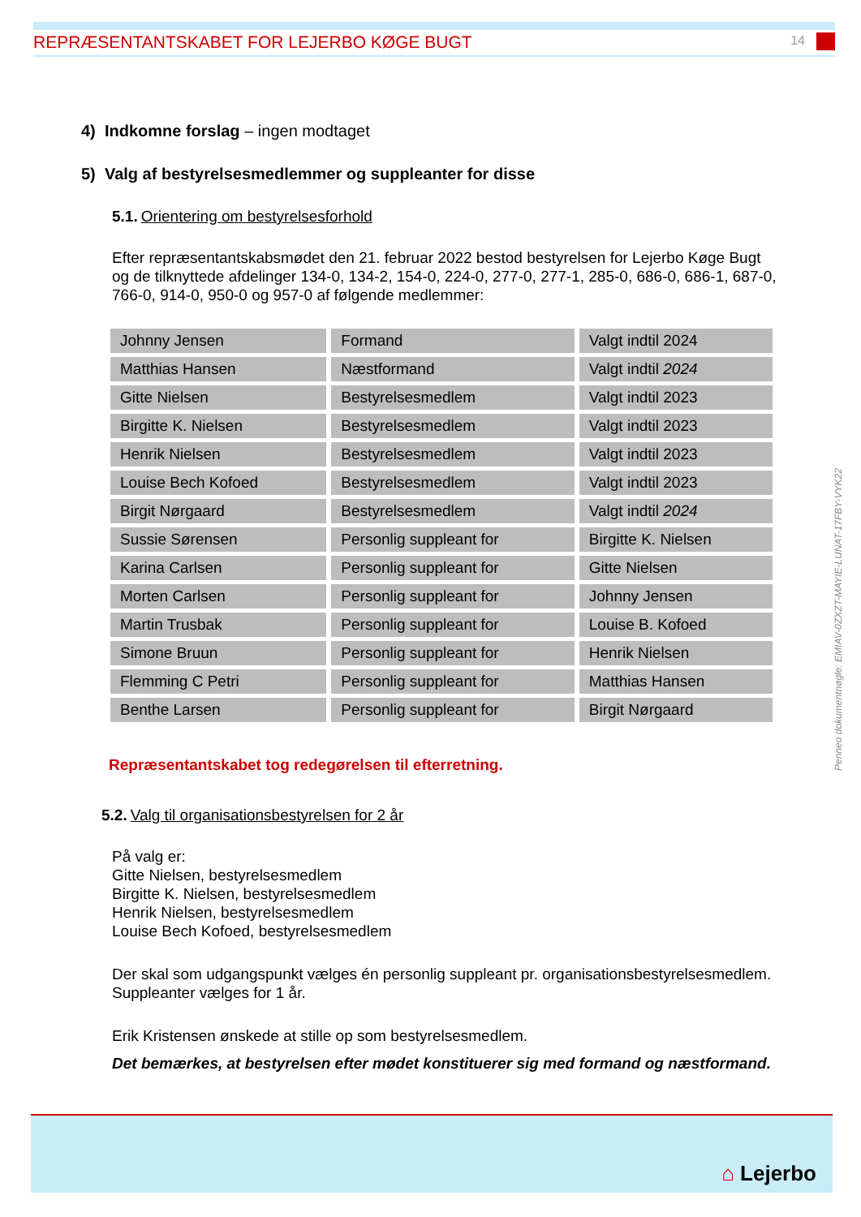REPRÆSENTANTSKABET FOR LEJERBO KØGE BUGT 14
4) Indkomne forslag – ingen modtaget
5) Valg af bestyrelsesmedlemmer og suppleanter for disse
5.1. Orientering om bestyrelsesforhold
Efter repræsentantskabsmødet den 21. februar 2022 bestod bestyrelsen for Lejerbo Køge Bugt og de tilknyttede afdelinger 134-0, 134-2, 154-0, 224-0, 277-0, 277-1, 285-0, 686-0, 686-1, 687-0, 766-0, 914-0, 950-0 og 957-0 af følgende medlemmer:
| Johnny Jensen | Formand | Valgt indtil 2024 |
| Matthias Hansen | Næstformand | Valgt indtil 2024 |
| Gitte Nielsen | Bestyrelsesmedlem | Valgt indtil 2023 |
| Birgitte K. Nielsen | Bestyrelsesmedlem | Valgt indtil 2023 |
| Henrik Nielsen | Bestyrelsesmedlem | Valgt indtil 2023 |
| Louise Bech Kofoed | Bestyrelsesmedlem | Valgt indtil 2023 |
| Birgit Nørgaard | Bestyrelsesmedlem | Valgt indtil 2024 |
| Sussie Sørensen | Personlig suppleant for | Birgitte K. Nielsen |
| Karina Carlsen | Personlig suppleant for | Gitte Nielsen |
| Morten Carlsen | Personlig suppleant for | Johnny Jensen |
| Martin Trusbak | Personlig suppleant for | Louise B. Kofoed |
| Simone Bruun | Personlig suppleant for | Henrik Nielsen |
| Flemming C Petri | Personlig suppleant for | Matthias Hansen |
| Benthe Larsen | Personlig suppleant for | Birgit Nørgaard |
Repræsentantskabet tog redegørelsen til efterretning.
5.2. Valg til organisationsbestyrelsen for 2 år
På valg er:
Gitte Nielsen, bestyrelsesmedlem
Birgitte K. Nielsen, bestyrelsesmedlem
Henrik Nielsen, bestyrelsesmedlem
Louise Bech Kofoed, bestyrelsesmedlem
Der skal som udgangspunkt vælges én personlig suppleant pr. organisationsbestyrelsesmedlem. Suppleanter vælges for 1 år.
Erik Kristensen ønskede at stille op som bestyrelsesmedlem.
Det bemærkes, at bestyrelsen efter mødet konstituerer sig med formand og næstformand.
Penneo dokumentnøgle: EMIAV-0ZXZT-MAYIE-LUNAT-17FBY-VYK22
⌂ Lejerbo